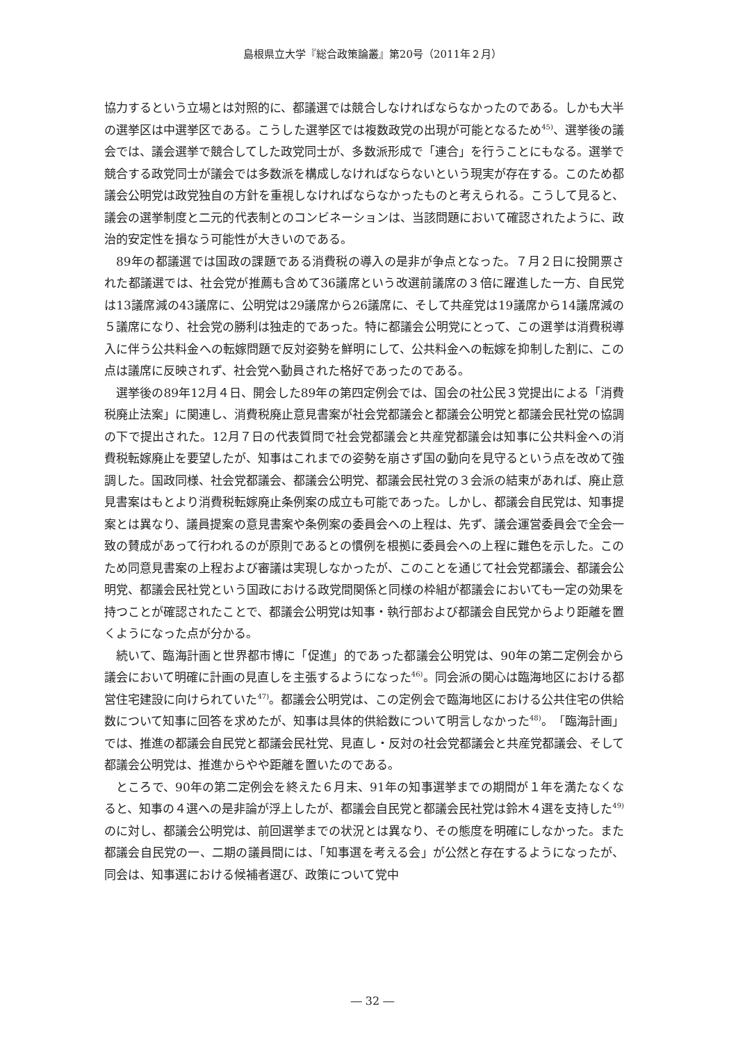島根県立大学『総合政策論叢』第20号（2011年２月）
協力するという立場とは対照的に、都議選では競合しなければならなかったのである。しかも大半の選挙区は中選挙区である。こうした選挙区では複数政党の出現が可能となるため<sup>45)</sup>、選挙後の議会では、議会選挙で競合してした政党同士が、多数派形成で「連合」を行うことにもなる。選挙で競合する政党同士が議会では多数派を構成しなければならないという現実が存在する。このため都議会公明党は政党独自の方針を重視しなければならなかったものと考えられる。こうして見ると、議会の選挙制度と二元的代表制とのコンビネーションは、当該問題において確認されたように、政治的安定性を損なう可能性が大きいのである。
89年の都議選では国政の課題である消費税の導入の是非が争点となった。７月２日に投開票された都議選では、社会党が推薦も含めて36議席という改選前議席の３倍に躍進した一方、自民党は13議席減の43議席に、公明党は29議席から26議席に、そして共産党は19議席から14議席減の５議席になり、社会党の勝利は独走的であった。特に都議会公明党にとって、この選挙は消費税導入に伴う公共料金への転嫁問題で反対姿勢を鮮明にして、公共料金への転嫁を抑制した割に、この点は議席に反映されず、社会党へ動員された格好であったのである。
選挙後の89年12月４日、開会した89年の第四定例会では、国会の社公民３党提出による「消費税廃止法案」に関連し、消費税廃止意見書案が社会党都議会と都議会公明党と都議会民社党の協調の下で提出された。12月７日の代表質問で社会党都議会と共産党都議会は知事に公共料金への消費税転嫁廃止を要望したが、知事はこれまでの姿勢を崩さず国の動向を見守るという点を改めて強調した。国政同様、社会党都議会、都議会公明党、都議会民社党の３会派の結束があれば、廃止意見書案はもとより消費税転嫁廃止条例案の成立も可能であった。しかし、都議会自民党は、知事提案とは異なり、議員提案の意見書案や条例案の委員会への上程は、先ず、議会運営委員会で全会一致の賛成があって行われるのが原則であるとの慣例を根拠に委員会への上程に難色を示した。このため同意見書案の上程および審議は実現しなかったが、このことを通じて社会党都議会、都議会公明党、都議会民社党という国政における政党間関係と同様の枠組が都議会においても一定の効果を持つことが確認されたことで、都議会公明党は知事・執行部および都議会自民党からより距離を置くようになった点が分かる。
続いて、臨海計画と世界都市博に「促進」的であった都議会公明党は、90年の第二定例会から議会において明確に計画の見直しを主張するようになった<sup>46)</sup>。同会派の関心は臨海地区における都営住宅建設に向けられていた<sup>47)</sup>。都議会公明党は、この定例会で臨海地区における公共住宅の供給数について知事に回答を求めたが、知事は具体的供給数について明言しなかった<sup>48)</sup>。「臨海計画」では、推進の都議会自民党と都議会民社党、見直し・反対の社会党都議会と共産党都議会、そして都議会公明党は、推進からやや距離を置いたのである。
ところで、90年の第二定例会を終えた６月末、91年の知事選挙までの期間が１年を満たなくなると、知事の４選への是非論が浮上したが、都議会自民党と都議会民社党は鈴木４選を支持した<sup>49)</sup> のに対し、都議会公明党は、前回選挙までの状況とは異なり、その態度を明確にしなかった。また都議会自民党の一、二期の議員間には、「知事選を考える会」が公然と存在するようになったが、同会は、知事選における候補者選び、政策について党中
― 32 ―